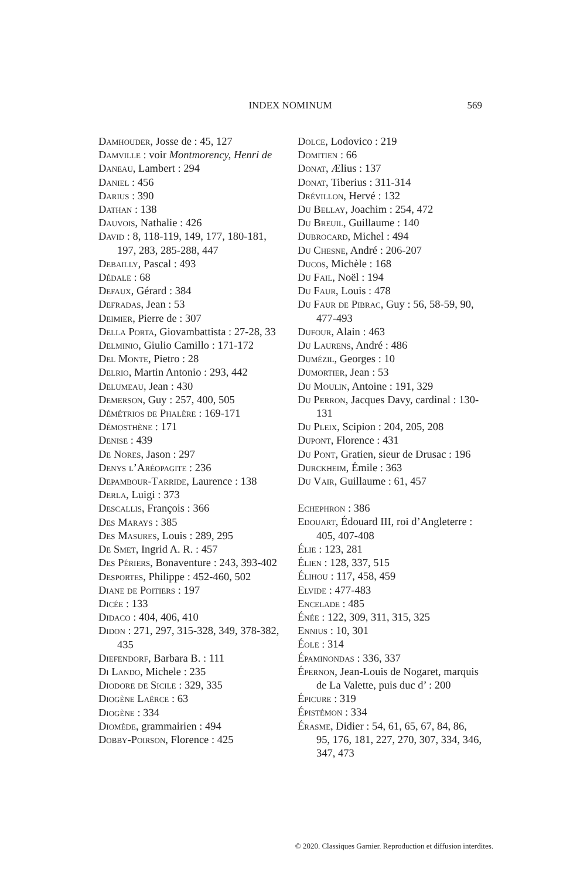INDEX NOMINUM
569
Damhouder, Josse de : 45, 127
Damville : voir Montmorency, Henri de
Daneau, Lambert : 294
Daniel : 456
Darius : 390
Dathan : 138
Dauvois, Nathalie : 426
David : 8, 118-119, 149, 177, 180-181, 197, 283, 285-288, 447
Debailly, Pascal : 493
Dédale : 68
Defaux, Gérard : 384
Defradas, Jean : 53
Deimier, Pierre de : 307
Della Porta, Giovambattista : 27-28, 33
Delminio, Giulio Camillo : 171-172
Del Monte, Pietro : 28
Delrio, Martin Antonio : 293, 442
Delumeau, Jean : 430
Demerson, Guy : 257, 400, 505
Démétrios de Phalère : 169-171
Démosthène : 171
Denise : 439
De Nores, Jason : 297
Denys l’Aréopagite : 236
Depambour-Tarride, Laurence : 138
Derla, Luigi : 373
Descallis, François : 366
Des Marays : 385
Des Masures, Louis : 289, 295
De Smet, Ingrid A. R. : 457
Des Périers, Bonaventure : 243, 393-402
Desportes, Philippe : 452-460, 502
Diane de Poitiers : 197
Dicée : 133
Didaco : 404, 406, 410
Didon : 271, 297, 315-328, 349, 378-382, 435
Diefendorf, Barbara B. : 111
Di Lando, Michele : 235
Diodore de Sicile : 329, 335
Diogène Laërce : 63
Diogène : 334
Diomède, grammairien : 494
Dobby-Poirson, Florence : 425
Dolce, Lodovico : 219
Domitien : 66
Donat, Ælius : 137
Donat, Tiberius : 311-314
Drévillon, Hervé : 132
Du Bellay, Joachim : 254, 472
Du Breuil, Guillaume : 140
Dubrocard, Michel : 494
Du Chesne, André : 206-207
Ducos, Michèle : 168
Du Fail, Noël : 194
Du Faur, Louis : 478
Du Faur de Pibrac, Guy : 56, 58-59, 90, 477-493
Dufour, Alain : 463
Du Laurens, André : 486
Dumézil, Georges : 10
Dumortier, Jean : 53
Du Moulin, Antoine : 191, 329
Du Perron, Jacques Davy, cardinal : 130-131
Du Pleix, Scipion : 204, 205, 208
Dupont, Florence : 431
Du Pont, Gratien, sieur de Drusac : 196
Durckheim, Émile : 363
Du Vair, Guillaume : 61, 457
Echephron : 386
Edouart, Édouard III, roi d’Angleterre : 405, 407-408
Élie : 123, 281
Élien : 128, 337, 515
Élihou : 117, 458, 459
Elvide : 477-483
Encelade : 485
Énée : 122, 309, 311, 315, 325
Ennius : 10, 301
Éole : 314
Épaminondas : 336, 337
Épernon, Jean-Louis de Nogaret, marquis de La Valette, puis duc d’ : 200
Épicure : 319
Épistémon : 334
Érasme, Didier : 54, 61, 65, 67, 84, 86, 95, 176, 181, 227, 270, 307, 334, 346, 347, 473
© 2020. Classiques Garnier. Reproduction et diffusion interdites.